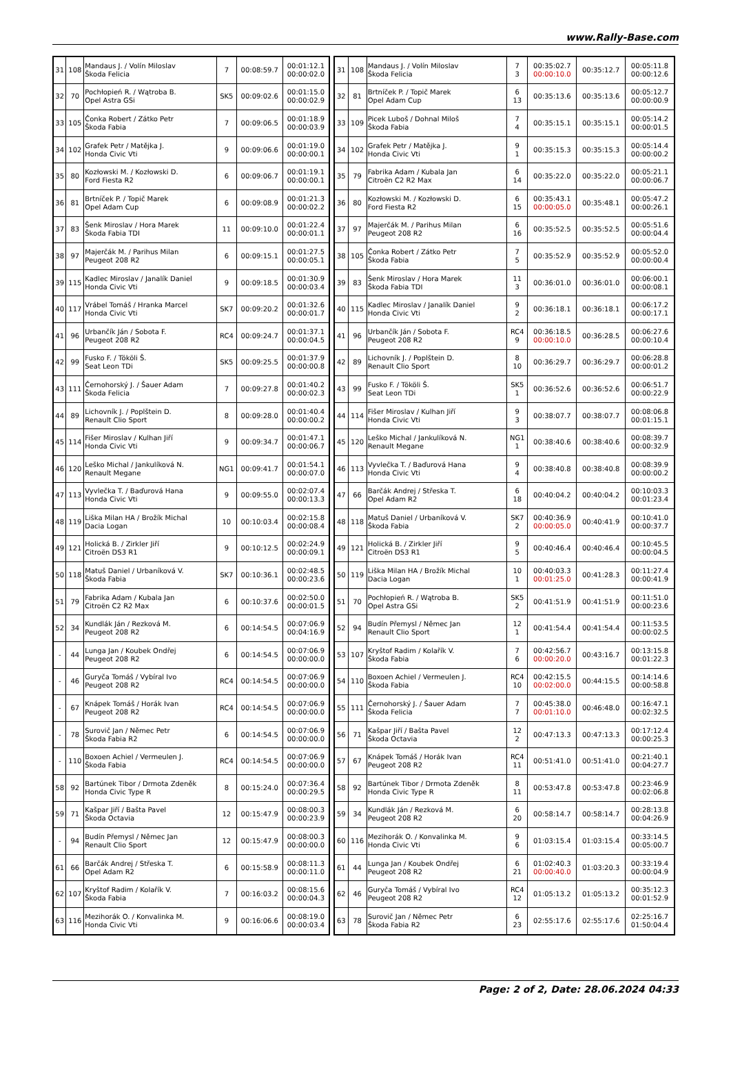www.Rally-Base.com
| 31 | 108 | Mandaus J. / Volín Miloslav Škoda Felicia | 7 | 00:08:59.7 | 00:01:12.1 00:00:02.0 |
| 32 | 70 | Pochłopień R. / Wątroba B. Opel Astra GSi | SK5 | 00:09:02.6 | 00:01:15.0 00:00:02.9 |
| 33 | 105 | Čonka Robert / Zátko Petr Škoda Fabia | 7 | 00:09:06.5 | 00:01:18.9 00:00:03.9 |
| 34 | 102 | Grafek Petr / Matějka J. Honda Civic Vti | 9 | 00:09:06.6 | 00:01:19.0 00:00:00.1 |
| 35 | 80 | Kozłowski M. / Kozłowski D. Ford Fiesta R2 | 6 | 00:09:06.7 | 00:01:19.1 00:00:00.1 |
| 36 | 81 | Brtníček P. / Topič Marek Opel Adam Cup | 6 | 00:09:08.9 | 00:01:21.3 00:00:02.2 |
| 37 | 83 | Šenk Miroslav / Hora Marek Škoda Fabia TDI | 11 | 00:09:10.0 | 00:01:22.4 00:00:01.1 |
| 38 | 97 | Majerčák M. / Parihus Milan Peugeot 208 R2 | 6 | 00:09:15.1 | 00:01:27.5 00:00:05.1 |
| 39 | 115 | Kadlec Miroslav / Janalík Daniel Honda Civic Vti | 9 | 00:09:18.5 | 00:01:30.9 00:00:03.4 |
| 40 | 117 | Vrábel Tomáš / Hranka Marcel Honda Civic Vti | SK7 | 00:09:20.2 | 00:01:32.6 00:00:01.7 |
| 41 | 96 | Urbančík Ján / Sobota F. Peugeot 208 R2 | RC4 | 00:09:24.7 | 00:01:37.1 00:00:04.5 |
| 42 | 99 | Fusko F. / Tököli Š. Seat Leon TDi | SK5 | 00:09:25.5 | 00:01:37.9 00:00:00.8 |
| 43 | 111 | Černohorský J. / Šauer Adam Škoda Felicia | 7 | 00:09:27.8 | 00:01:40.2 00:00:02.3 |
| 44 | 89 | Lichovník J. / Poplštein D. Renault Clio Sport | 8 | 00:09:28.0 | 00:01:40.4 00:00:00.2 |
| 45 | 114 | Fišer Miroslav / Kulhan Jiří Honda Civic Vti | 9 | 00:09:34.7 | 00:01:47.1 00:00:06.7 |
| 46 | 120 | Leško Michal / Jankulíková N. Renault Megane | NG1 | 00:09:41.7 | 00:01:54.1 00:00:07.0 |
| 47 | 113 | Vyvlečka T. / Baďurová Hana Honda Civic Vti | 9 | 00:09:55.0 | 00:02:07.4 00:00:13.3 |
| 48 | 119 | Liška Milan HA / Brožík Michal Dacia Logan | 10 | 00:10:03.4 | 00:02:15.8 00:00:08.4 |
| 49 | 121 | Holická B. / Zirkler Jiří Citroën DS3 R1 | 9 | 00:10:12.5 | 00:02:24.9 00:00:09.1 |
| 50 | 118 | Matuš Daniel / Urbaníková V. Škoda Fabia | SK7 | 00:10:36.1 | 00:02:48.5 00:00:23.6 |
| 51 | 79 | Fabrika Adam / Kubala Jan Citroën C2 R2 Max | 6 | 00:10:37.6 | 00:02:50.0 00:00:01.5 |
| 52 | 34 | Kundlák Ján / Rezková M. Peugeot 208 R2 | 6 | 00:14:54.5 | 00:07:06.9 00:04:16.9 |
| - | 44 | Lunga Jan / Koubek Ondřej Peugeot 208 R2 | 6 | 00:14:54.5 | 00:07:06.9 00:00:00.0 |
| - | 46 | Guryča Tomáš / Vybíral Ivo Peugeot 208 R2 | RC4 | 00:14:54.5 | 00:07:06.9 00:00:00.0 |
| - | 67 | Knápek Tomáš / Horák Ivan Peugeot 208 R2 | RC4 | 00:14:54.5 | 00:07:06.9 00:00:00.0 |
| - | 78 | Surovič Jan / Němec Petr Škoda Fabia R2 | 6 | 00:14:54.5 | 00:07:06.9 00:00:00.0 |
| - | 110 | Boxoen Achiel / Vermeulen J. Škoda Fabia | RC4 | 00:14:54.5 | 00:07:06.9 00:00:00.0 |
| 58 | 92 | Bartúnek Tibor / Drmota Zdeněk Honda Civic Type R | 8 | 00:15:24.0 | 00:07:36.4 00:00:29.5 |
| 59 | 71 | Kašpar Jiří / Bašta Pavel Škoda Octavia | 12 | 00:15:47.9 | 00:08:00.3 00:00:23.9 |
| - | 94 | Budín Přemysl / Němec Jan Renault Clio Sport | 12 | 00:15:47.9 | 00:08:00.3 00:00:00.0 |
| 61 | 66 | Barčák Andrej / Střeska T. Opel Adam R2 | 6 | 00:15:58.9 | 00:08:11.3 00:00:11.0 |
| 62 | 107 | Kryštof Radim / Kolařík V. Škoda Fabia | 7 | 00:16:03.2 | 00:08:15.6 00:00:04.3 |
| 63 | 116 | Mezihorák O. / Konvalinka M. Honda Civic Vti | 9 | 00:16:06.6 | 00:08:19.0 00:00:03.4 |
| 31 | 108 | Mandaus J. / Volín Miloslav Škoda Felicia | 7 3 | 00:35:02.7 00:00:10.0 | 00:35:12.7 | 00:05:11.8 00:00:12.6 |
| 32 | 81 | Brtníček P. / Topič Marek Opel Adam Cup | 6 13 | 00:35:13.6 | 00:35:13.6 | 00:05:12.7 00:00:00.9 |
| 33 | 109 | Picek Luboš / Dohnal Miloš Škoda Fabia | 7 4 | 00:35:15.1 | 00:35:15.1 | 00:05:14.2 00:00:01.5 |
| 34 | 102 | Grafek Petr / Matějka J. Honda Civic Vti | 9 1 | 00:35:15.3 | 00:35:15.3 | 00:05:14.4 00:00:00.2 |
| 35 | 79 | Fabrika Adam / Kubala Jan Citroën C2 R2 Max | 6 14 | 00:35:22.0 | 00:35:22.0 | 00:05:21.1 00:00:06.7 |
| 36 | 80 | Kozłowski M. / Kozłowski D. Ford Fiesta R2 | 6 15 | 00:35:43.1 00:00:05.0 | 00:35:48.1 | 00:05:47.2 00:00:26.1 |
| 37 | 97 | Majerčák M. / Parihus Milan Peugeot 208 R2 | 6 16 | 00:35:52.5 | 00:35:52.5 | 00:05:51.6 00:00:04.4 |
| 38 | 105 | Čonka Robert / Zátko Petr Škoda Fabia | 7 5 | 00:35:52.9 | 00:35:52.9 | 00:05:52.0 00:00:00.4 |
| 39 | 83 | Šenk Miroslav / Hora Marek Škoda Fabia TDI | 11 3 | 00:36:01.0 | 00:36:01.0 | 00:06:00.1 00:00:08.1 |
| 40 | 115 | Kadlec Miroslav / Janalík Daniel Honda Civic Vti | 9 2 | 00:36:18.1 | 00:36:18.1 | 00:06:17.2 00:00:17.1 |
| 41 | 96 | Urbančík Ján / Sobota F. Peugeot 208 R2 | RC4 9 | 00:36:18.5 00:00:10.0 | 00:36:28.5 | 00:06:27.6 00:00:10.4 |
| 42 | 89 | Lichovník J. / Poplštein D. Renault Clio Sport | 8 10 | 00:36:29.7 | 00:36:29.7 | 00:06:28.8 00:00:01.2 |
| 43 | 99 | Fusko F. / Tököli Š. Seat Leon TDi | SK5 1 | 00:36:52.6 | 00:36:52.6 | 00:06:51.7 00:00:22.9 |
| 44 | 114 | Fišer Miroslav / Kulhan Jiří Honda Civic Vti | 9 3 | 00:38:07.7 | 00:38:07.7 | 00:08:06.8 00:01:15.1 |
| 45 | 120 | Leško Michal / Jankulíková N. Renault Megane | NG1 1 | 00:38:40.6 | 00:38:40.6 | 00:08:39.7 00:00:32.9 |
| 46 | 113 | Vyvlečka T. / Baďurová Hana Honda Civic Vti | 9 4 | 00:38:40.8 | 00:38:40.8 | 00:08:39.9 00:00:00.2 |
| 47 | 66 | Barčák Andrej / Střeska T. Opel Adam R2 | 6 18 | 00:40:04.2 | 00:40:04.2 | 00:10:03.3 00:01:23.4 |
| 48 | 118 | Matuš Daniel / Urbaníková V. Škoda Fabia | SK7 2 | 00:40:36.9 00:00:05.0 | 00:40:41.9 | 00:10:41.0 00:00:37.7 |
| 49 | 121 | Holická B. / Zirkler Jiří Citroën DS3 R1 | 9 5 | 00:40:46.4 | 00:40:46.4 | 00:10:45.5 00:00:04.5 |
| 50 | 119 | Liška Milan HA / Brožík Michal Dacia Logan | 10 1 | 00:40:03.3 00:01:25.0 | 00:41:28.3 | 00:11:27.4 00:00:41.9 |
| 51 | 70 | Pochłopień R. / Wątroba B. Opel Astra GSi | SK5 2 | 00:41:51.9 | 00:41:51.9 | 00:11:51.0 00:00:23.6 |
| 52 | 94 | Budín Přemysl / Němec Jan Renault Clio Sport | 12 1 | 00:41:54.4 | 00:41:54.4 | 00:11:53.5 00:00:02.5 |
| 53 | 107 | Kryštof Radim / Kolařík V. Škoda Fabia | 7 6 | 00:42:56.7 00:00:20.0 | 00:43:16.7 | 00:13:15.8 00:01:22.3 |
| 54 | 110 | Boxoen Achiel / Vermeulen J. Škoda Fabia | RC4 10 | 00:42:15.5 00:02:00.0 | 00:44:15.5 | 00:14:14.6 00:00:58.8 |
| 55 | 111 | Černohorský J. / Šauer Adam Škoda Felicia | 7 7 | 00:45:38.0 00:01:10.0 | 00:46:48.0 | 00:16:47.1 00:02:32.5 |
| 56 | 71 | Kašpar Jiří / Bašta Pavel Škoda Octavia | 12 2 | 00:47:13.3 | 00:47:13.3 | 00:17:12.4 00:00:25.3 |
| 57 | 67 | Knápek Tomáš / Horák Ivan Peugeot 208 R2 | RC4 11 | 00:51:41.0 | 00:51:41.0 | 00:21:40.1 00:04:27.7 |
| 58 | 92 | Bartúnek Tibor / Drmota Zdeněk Honda Civic Type R | 8 11 | 00:53:47.8 | 00:53:47.8 | 00:23:46.9 00:02:06.8 |
| 59 | 34 | Kundlák Ján / Rezková M. Peugeot 208 R2 | 6 20 | 00:58:14.7 | 00:58:14.7 | 00:28:13.8 00:04:26.9 |
| 60 | 116 | Mezihorák O. / Konvalinka M. Honda Civic Vti | 9 6 | 01:03:15.4 | 01:03:15.4 | 00:33:14.5 00:05:00.7 |
| 61 | 44 | Lunga Jan / Koubek Ondřej Peugeot 208 R2 | 6 21 | 01:02:40.3 00:00:40.0 | 01:03:20.3 | 00:33:19.4 00:00:04.9 |
| 62 | 46 | Guryča Tomáš / Vybíral Ivo Peugeot 208 R2 | RC4 12 | 01:05:13.2 | 01:05:13.2 | 00:35:12.3 00:01:52.9 |
| 63 | 78 | Surovič Jan / Němec Petr Škoda Fabia R2 | 6 23 | 02:55:17.6 | 02:55:17.6 | 02:25:16.7 01:50:04.4 |
Page: 2 of 2, Date: 28.06.2024 04:33